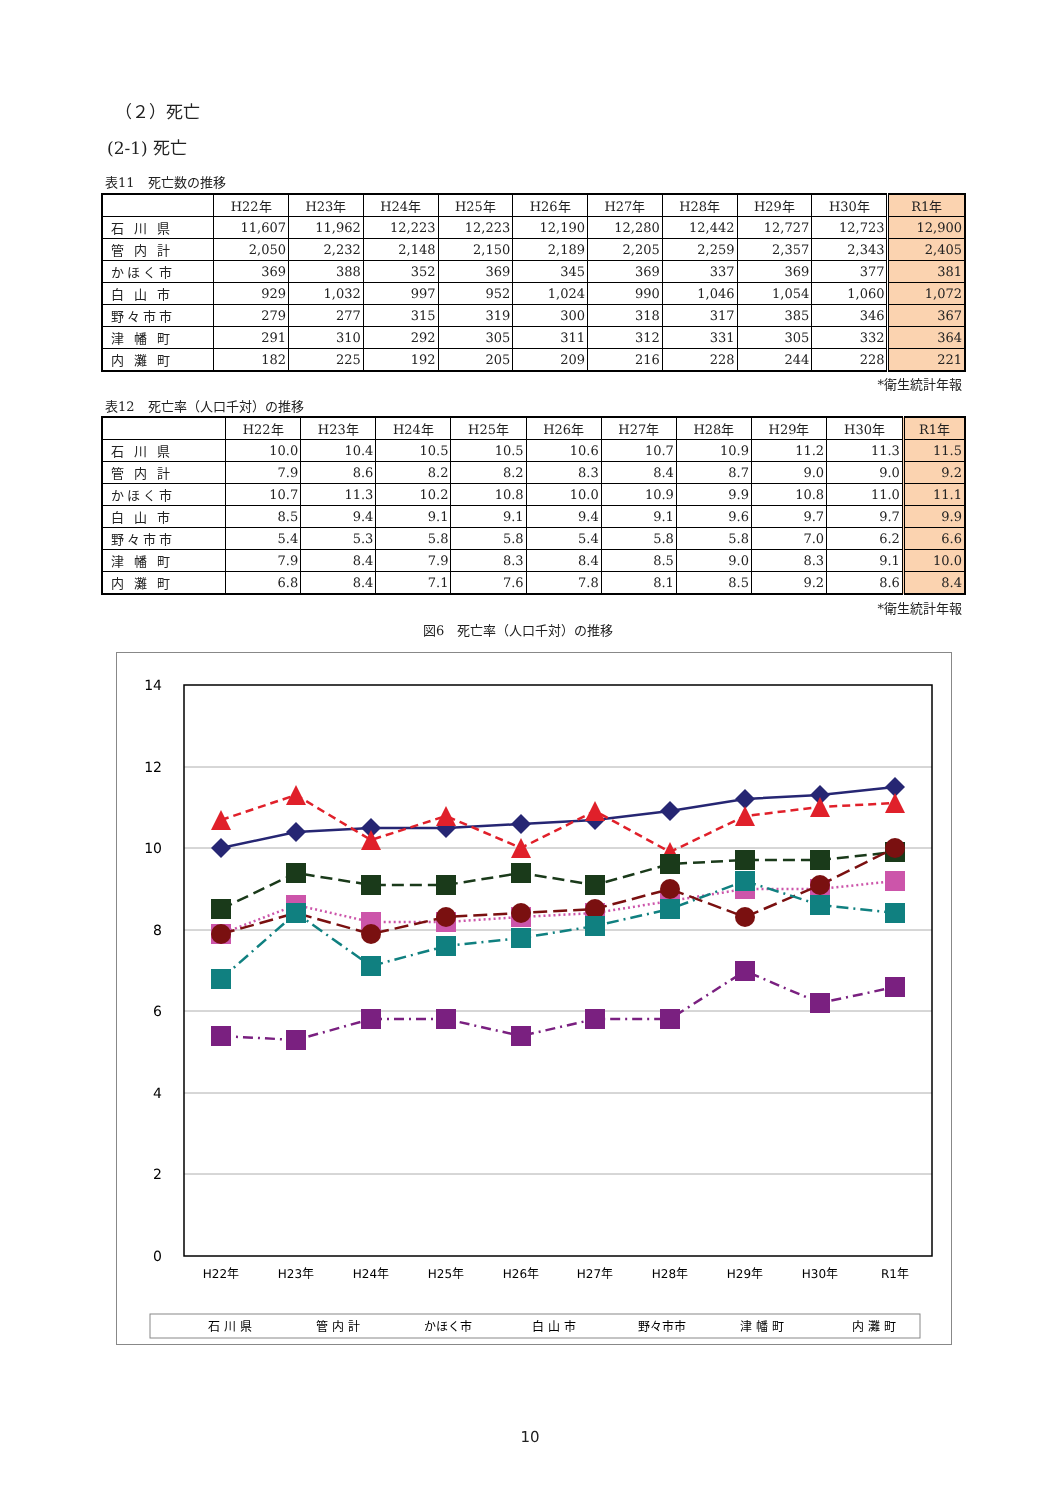（２）死亡
(2-1) 死亡
表11　死亡数の推移
| | H22年 | H23年 | H24年 | H25年 | H26年 | H27年 | H28年 | H29年 | H30年 | R1年 |
| --- | --- | --- | --- | --- | --- | --- | --- | --- | --- | --- |
| 石 川 県 | 11,607 | 11,962 | 12,223 | 12,223 | 12,190 | 12,280 | 12,442 | 12,727 | 12,723 | 12,900 |
| 管 内 計 | 2,050 | 2,232 | 2,148 | 2,150 | 2,189 | 2,205 | 2,259 | 2,357 | 2,343 | 2,405 |
| かほく市 | 369 | 388 | 352 | 369 | 345 | 369 | 337 | 369 | 377 | 381 |
| 白 山 市 | 929 | 1,032 | 997 | 952 | 1,024 | 990 | 1,046 | 1,054 | 1,060 | 1,072 |
| 野々市市 | 279 | 277 | 315 | 319 | 300 | 318 | 317 | 385 | 346 | 367 |
| 津 幡 町 | 291 | 310 | 292 | 305 | 311 | 312 | 331 | 305 | 332 | 364 |
| 内 灘 町 | 182 | 225 | 192 | 205 | 209 | 216 | 228 | 244 | 228 | 221 |
*衛生統計年報
表12　死亡率（人口千対）の推移
| | H22年 | H23年 | H24年 | H25年 | H26年 | H27年 | H28年 | H29年 | H30年 | R1年 |
| --- | --- | --- | --- | --- | --- | --- | --- | --- | --- | --- |
| 石 川 県 | 10.0 | 10.4 | 10.5 | 10.5 | 10.6 | 10.7 | 10.9 | 11.2 | 11.3 | 11.5 |
| 管 内 計 | 7.9 | 8.6 | 8.2 | 8.2 | 8.3 | 8.4 | 8.7 | 9.0 | 9.0 | 9.2 |
| かほく市 | 10.7 | 11.3 | 10.2 | 10.8 | 10.0 | 10.9 | 9.9 | 10.8 | 11.0 | 11.1 |
| 白 山 市 | 8.5 | 9.4 | 9.1 | 9.1 | 9.4 | 9.1 | 9.6 | 9.7 | 9.7 | 9.9 |
| 野々市市 | 5.4 | 5.3 | 5.8 | 5.8 | 5.4 | 5.8 | 5.8 | 7.0 | 6.2 | 6.6 |
| 津 幡 町 | 7.9 | 8.4 | 7.9 | 8.3 | 8.4 | 8.5 | 9.0 | 8.3 | 9.1 | 10.0 |
| 内 灘 町 | 6.8 | 8.4 | 7.1 | 7.6 | 7.8 | 8.1 | 8.5 | 9.2 | 8.6 | 8.4 |
*衛生統計年報
図6　死亡率（人口千対）の推移
14
12
10
8
6
4
2
0
H22年
H23年
H24年
H25年
H26年
H27年
H28年
H29年
H30年
R1年
石 川 県
管 内 計
かほく市
白 山 市
野々市市
津 幡 町
内 灘 町
10